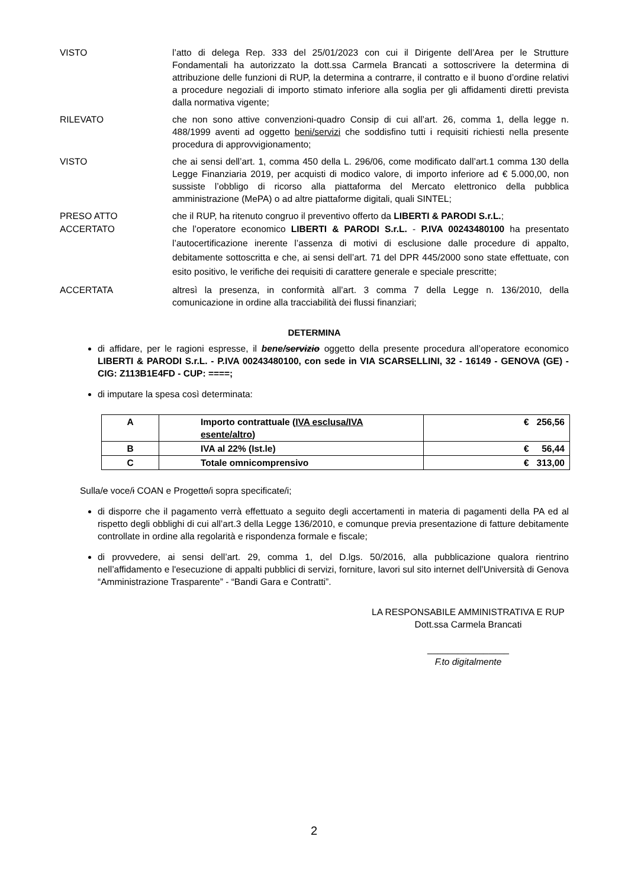VISTO l’atto di delega Rep. 333 del 25/01/2023 con cui il Dirigente dell’Area per le Strutture Fondamentali ha autorizzato la dott.ssa Carmela Brancati a sottoscrivere la determina di attribuzione delle funzioni di RUP, la determina a contrarre, il contratto e il buono d’ordine relativi a procedure negoziali di importo stimato inferiore alla soglia per gli affidamenti diretti prevista dalla normativa vigente;
RILEVATO che non sono attive convenzioni-quadro Consip di cui all’art. 26, comma 1, della legge n. 488/1999 aventi ad oggetto beni/servizi che soddisfino tutti i requisiti richiesti nella presente procedura di approvvigionamento;
VISTO che ai sensi dell’art. 1, comma 450 della L. 296/06, come modificato dall’art.1 comma 130 della Legge Finanziaria 2019, per acquisti di modico valore, di importo inferiore ad € 5.000,00, non sussiste l’obbligo di ricorso alla piattaforma del Mercato elettronico della pubblica amministrazione (MePA) o ad altre piattaforme digitali, quali SINTEL;
PRESO ATTO che il RUP, ha ritenuto congruo il preventivo offerto da LIBERTI & PARODI S.r.L.;
ACCERTATO che l’operatore economico LIBERTI & PARODI S.r.L. - P.IVA 00243480100 ha presentato l’autocertificazione inerente l’assenza di motivi di esclusione dalle procedure di appalto, debitamente sottoscritta e che, ai sensi dell’art. 71 del DPR 445/2000 sono state effettuate, con esito positivo, le verifiche dei requisiti di carattere generale e speciale prescritte;
ACCERTATA altresì la presenza, in conformità all’art. 3 comma 7 della Legge n. 136/2010, della comunicazione in ordine alla tracciabilità dei flussi finanziari;
DETERMINA
di affidare, per le ragioni espresse, il bene/servizio oggetto della presente procedura all’operatore economico LIBERTI & PARODI S.r.L. - P.IVA 00243480100, con sede in VIA SCARSELLINI, 32 - 16149 - GENOVA (GE) - CIG: Z113B1E4FD - CUP: ====;
di imputare la spesa così determinata:
| A | Importo contrattuale ( IVA esclusa/IVA esente/altro ) | € 256,56 |
| B | IVA al 22% (Ist.le) | € 56,44 |
| C | Totale omnicomprensivo | € 313,00 |
Sulla/e voce/i COAN e Progetto/i sopra specificate/i;
di disporre che il pagamento verrà effettuato a seguito degli accertamenti in materia di pagamenti della PA ed al rispetto degli obblighi di cui all’art.3 della Legge 136/2010, e comunque previa presentazione di fatture debitamente controllate in ordine alla regolarità e rispondenza formale e fiscale;
di provvedere, ai sensi dell’art. 29, comma 1, del D.lgs. 50/2016, alla pubblicazione qualora rientrino nell’affidamento e l'esecuzione di appalti pubblici di servizi, forniture, lavori sul sito internet dell’Università di Genova “Amministrazione Trasparente” - “Bandi Gara e Contratti”.
LA RESPONSABILE AMMINISTRATIVA E RUP
Dott.ssa Carmela Brancati
________________
F.to digitalmente
2